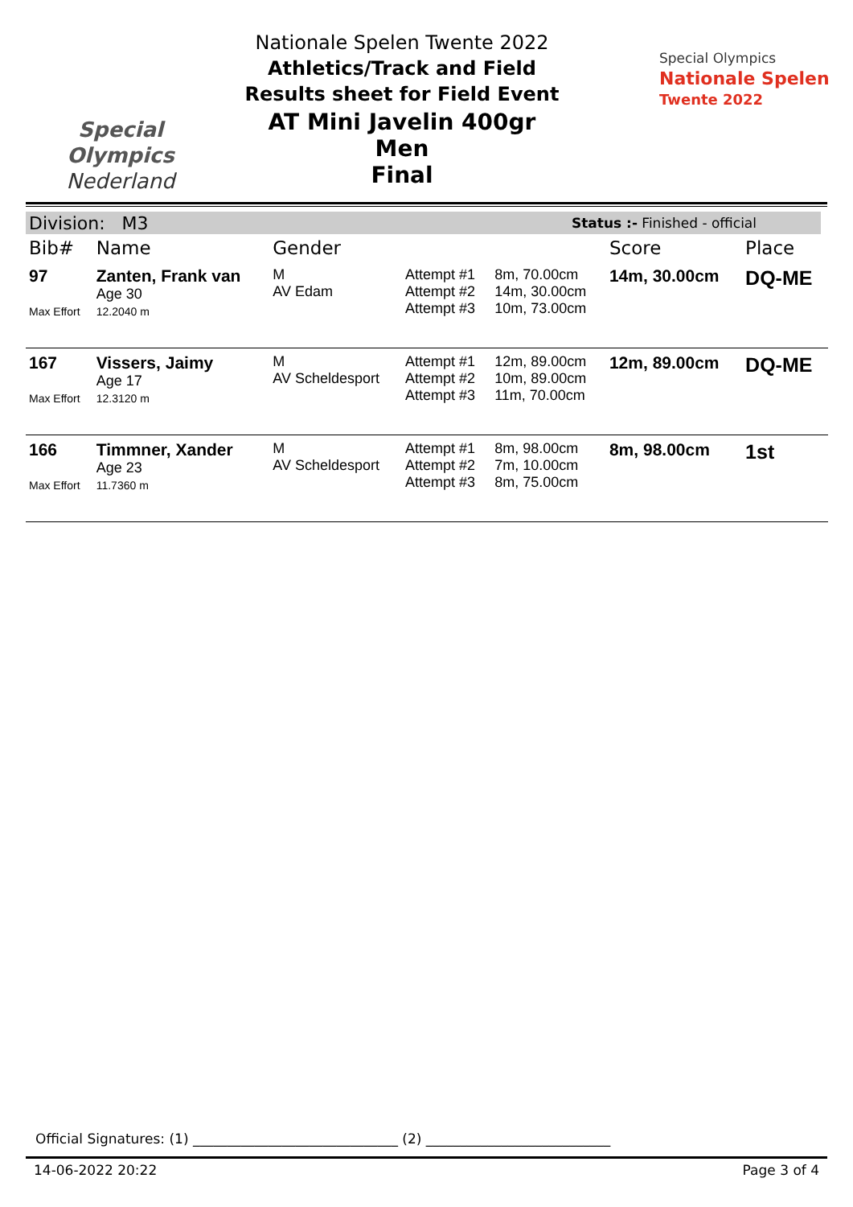Special
Olympics
Nederland
Nationale Spelen Twente 2022
Athletics/Track and Field
Results sheet for Field Event
AT Mini Javelin 400gr Men
Final
Special Olympics
Nationale Spelen
Twente 2022
Division: M3 Status :- Finished - official
| Bib# | Name | Gender | | | Score | Place |
| --- | --- | --- | --- | --- | --- | --- |
| 97 Max Effort | Zanten, Frank van Age 30 12.2040 m | M AV Edam | Attempt #1 Attempt #2 Attempt #3 | 8m, 70.00cm 14m, 30.00cm 10m, 73.00cm | 14m, 30.00cm | DQ-ME |
| 167 Max Effort | Vissers, Jaimy Age 17 12.3120 m | M AV Scheldesport | Attempt #1 Attempt #2 Attempt #3 | 12m, 89.00cm 10m, 89.00cm 11m, 70.00cm | 12m, 89.00cm | DQ-ME |
| 166 Max Effort | Timmner, Xander Age 23 11.7360 m | M AV Scheldesport | Attempt #1 Attempt #2 Attempt #3 | 8m, 98.00cm 7m, 10.00cm 8m, 75.00cm | 8m, 98.00cm | 1st |
Official Signatures: (1) ______________________________ (2) ___________________________
14-06-2022 20:22 Page 3 of 4